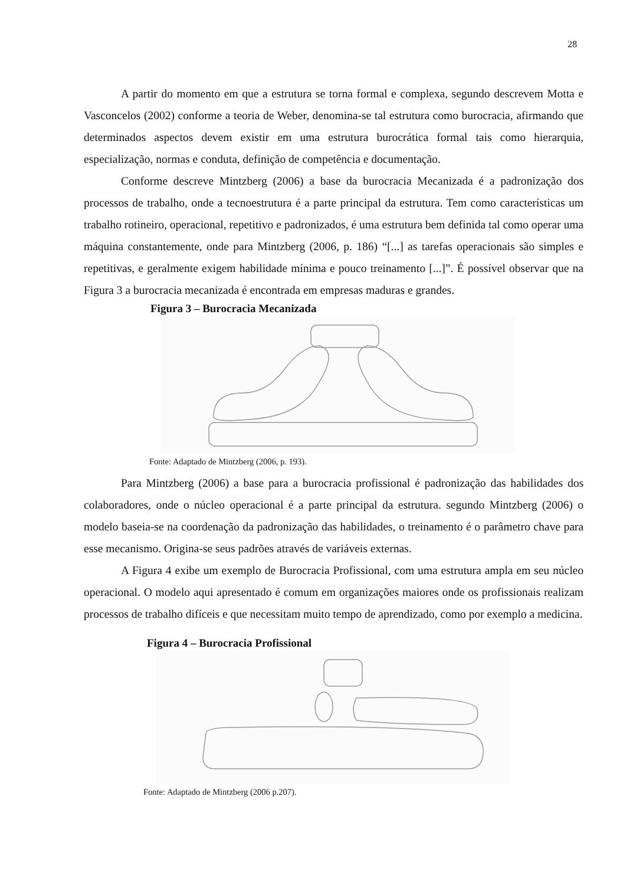28
A partir do momento em que a estrutura se torna formal e complexa, segundo descrevem Motta e Vasconcelos (2002) conforme a teoria de Weber, denomina-se tal estrutura como burocracia, afirmando que determinados aspectos devem existir em uma estrutura burocrática formal tais como hierarquia, especialização, normas e conduta, definição de competência e documentação.
Conforme descreve Mintzberg (2006) a base da burocracia Mecanizada é a padronização dos processos de trabalho, onde a tecnoestrutura é a parte principal da estrutura. Tem como características um trabalho rotineiro, operacional, repetitivo e padronizados, é uma estrutura bem definida tal como operar uma máquina constantemente, onde para Mintzberg (2006, p. 186) “[...] as tarefas operacionais são simples e repetitivas, e geralmente exigem habilidade mínima e pouco treinamento [...]”. É possível observar que na Figura 3 a burocracia mecanizada é encontrada em empresas maduras e grandes.
Figura 3 – Burocracia Mecanizada
Fonte: Adaptado de Mintzberg (2006, p. 193).
Para Mintzberg (2006) a base para a burocracia profissional é padronização das habilidades dos colaboradores, onde o núcleo operacional é a parte principal da estrutura. segundo Mintzberg (2006) o modelo baseia-se na coordenação da padronização das habilidades, o treinamento é o parâmetro chave para esse mecanismo. Origina-se seus padrões através de variáveis externas.
A Figura 4 exibe um exemplo de Burocracia Profissional, com uma estrutura ampla em seu núcleo operacional. O modelo aqui apresentado é comum em organizações maiores onde os profissionais realizam processos de trabalho difíceis e que necessitam muito tempo de aprendizado, como por exemplo a medicina.
Figura 4 – Burocracia Profissional
Fonte: Adaptado de Mintzberg (2006 p.207).